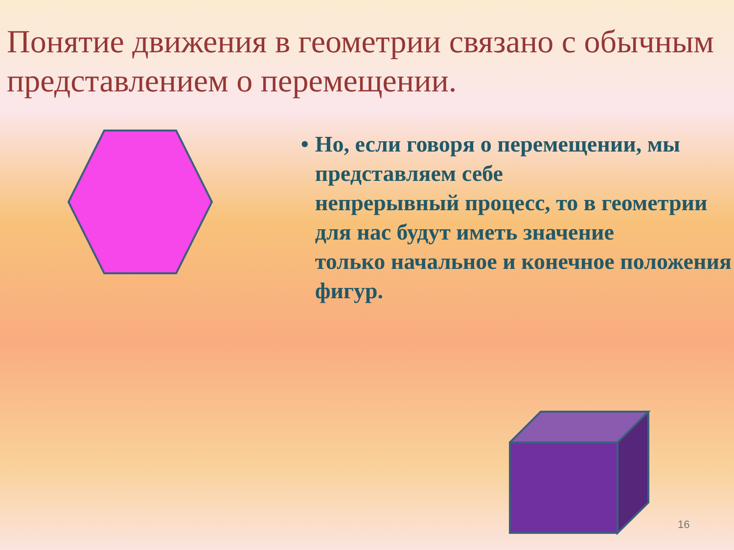Понятие движения в геометрии связано с обычным представлением о перемещении.
• Но, если говоря о перемещении, мы представляем себе
непрерывный процесс, то в геометрии для нас будут иметь значение
только начальное и конечное положения фигур.
16